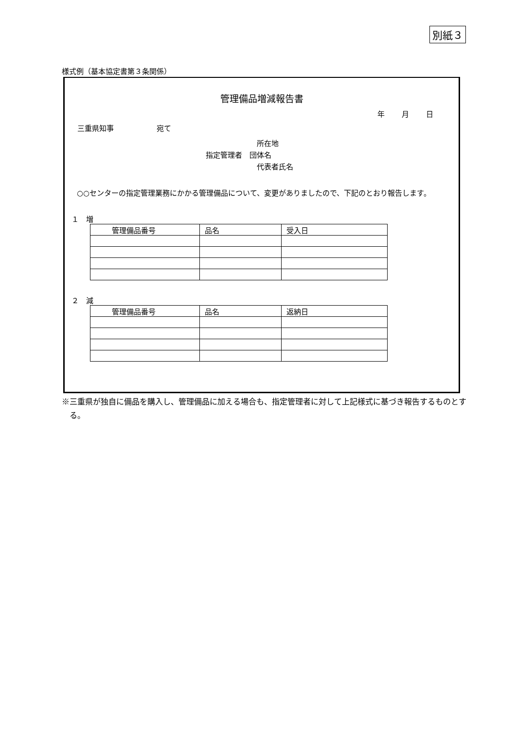別紙３
様式例（基本協定書第３条関係）
管理備品増減報告書
年 月 日
三重県知事 宛て
　　　　　　　所在地
指定管理者　団体名
　　　　　　　代表者氏名
○○センターの指定管理業務にかかる管理備品について、変更がありましたので、下記のとおり報告します。
１　増
| 管理備品番号 | 品名 | 受入日 |
| --- | --- | --- |
２　減
| 管理備品番号 | 品名 | 返納日 |
| --- | --- | --- |
※三重県が独自に備品を購入し、管理備品に加える場合も、指定管理者に対して上記様式に基づき報告するものとする。